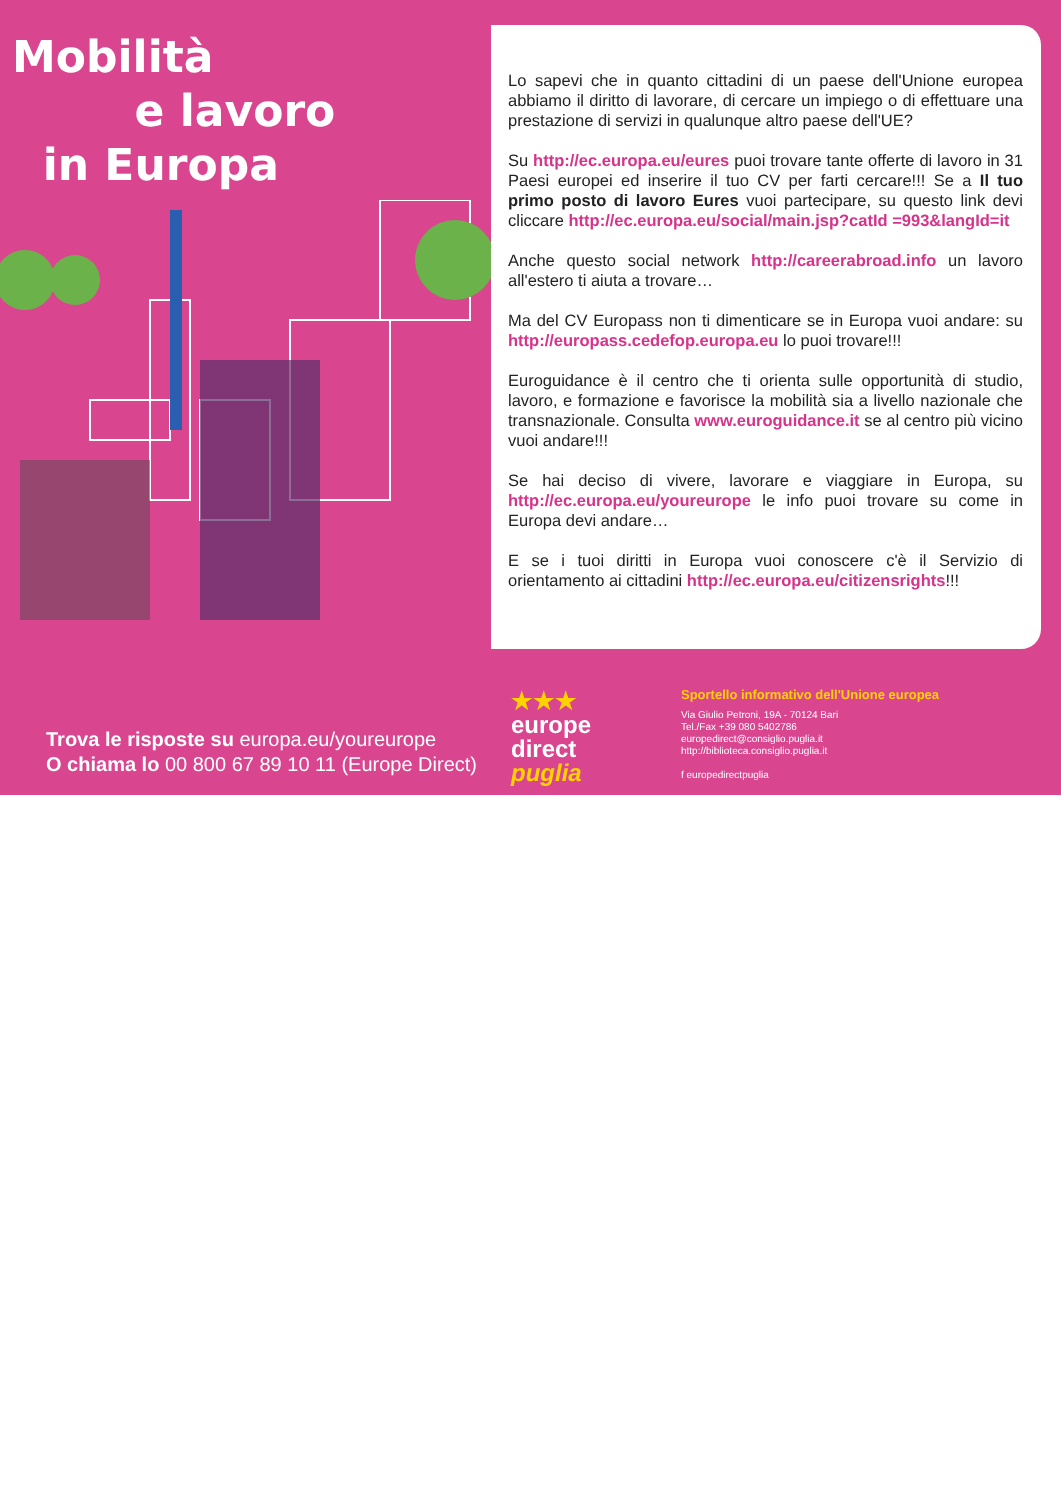Mobilità
e lavoro
in Europa
Lo sapevi che in quanto cittadini di un paese dell'Unione europea abbiamo il diritto di lavorare, di cercare un impiego o di effettuare una prestazione di servizi in qualunque altro paese dell'UE?
Su http://ec.europa.eu/eures puoi trovare tante offerte di lavoro in 31 Paesi europei ed inserire il tuo CV per farti cercare!!! Se a Il tuo primo posto di lavoro Eures vuoi partecipare, su questo link devi cliccare http://ec.europa.eu/social/main.jsp?catId =993&langId=it
Anche questo social network http://careerabroad.info un lavoro all'estero ti aiuta a trovare…
Ma del CV Europass non ti dimenticare se in Europa vuoi andare: su http://europass.cedefop.europa.eu lo puoi trovare!!!
Euroguidance è il centro che ti orienta sulle opportunità di studio, lavoro, e formazione e favorisce la mobilità sia a livello nazionale che transnazionale. Consulta www.euroguidance.it se al centro più vicino vuoi andare!!!
Se hai deciso di vivere, lavorare e viaggiare in Europa, su http://ec.europa.eu/youreurope le info puoi trovare su come in Europa devi andare…
E se i tuoi diritti in Europa vuoi conoscere c'è il Servizio di orientamento ai cittadini http://ec.europa.eu/citizensrights!!!
Trova le risposte su europa.eu/youreurope
O chiama lo 00 800 67 89 10 11 (Europe Direct)
★★★
europe
direct
puglia
Sportello informativo dell'Unione europea
Via Giulio Petroni, 19A - 70124 Bari
Tel./Fax +39 080 5402786
europedirect@consiglio.puglia.it
http://biblioteca.consiglio.puglia.it
f europedirectpuglia